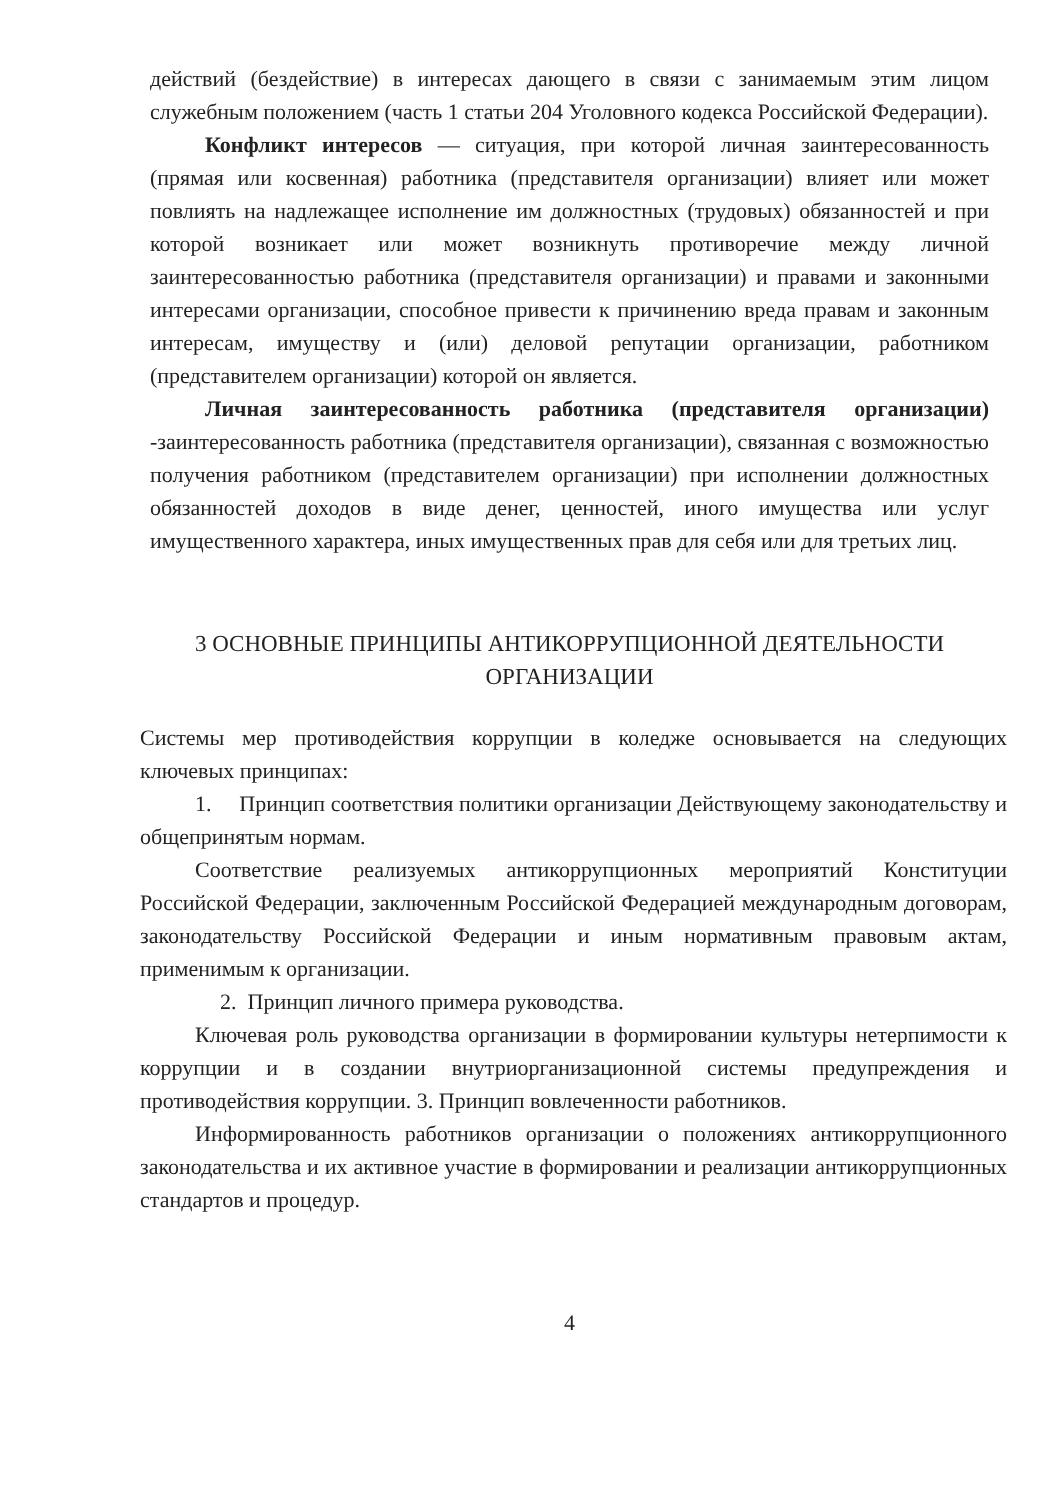действий (бездействие) в интересах дающего в связи с занимаемым этим лицом служебным положением (часть 1 статьи 204 Уголовного кодекса Российской Федерации).
Конфликт интересов — ситуация, при которой личная заинтересованность (прямая или косвенная) работника (представителя организации) влияет или может повлиять на надлежащее исполнение им должностных (трудовых) обязанностей и при которой возникает или может возникнуть противоречие между личной заинтересованностью работника (представителя организации) и правами и законными интересами организации, способное привести к причинению вреда правам и законным интересам, имуществу и (или) деловой репутации организации, работником (представителем организации) которой он является.
Личная заинтересованность работника (представителя организации) -заинтересованность работника (представителя организации), связанная с возможностью получения работником (представителем организации) при исполнении должностных обязанностей доходов в виде денег, ценностей, иного имущества или услуг имущественного характера, иных имущественных прав для себя или для третьих лиц.
3 ОСНОВНЫЕ ПРИНЦИПЫ АНТИКОРРУПЦИОННОЙ ДЕЯТЕЛЬНОСТИ ОРГАНИЗАЦИИ
Системы мер противодействия коррупции в коледже основывается на следующих ключевых принципах:
1. Принцип соответствия политики организации Действующему законодательству и общепринятым нормам.
Соответствие реализуемых антикоррупционных мероприятий Конституции Российской Федерации, заключенным Российской Федерацией международным договорам, законодательству Российской Федерации и иным нормативным правовым актам, применимым к организации.
2. Принцип личного примера руководства.
Ключевая роль руководства организации в формировании культуры нетерпимости к коррупции и в создании внутриорганизационной системы предупреждения и противодействия коррупции. 3. Принцип вовлеченности работников.
Информированность работников организации о положениях антикоррупционного законодательства и их активное участие в формировании и реализации антикоррупционных стандартов и процедур.
4